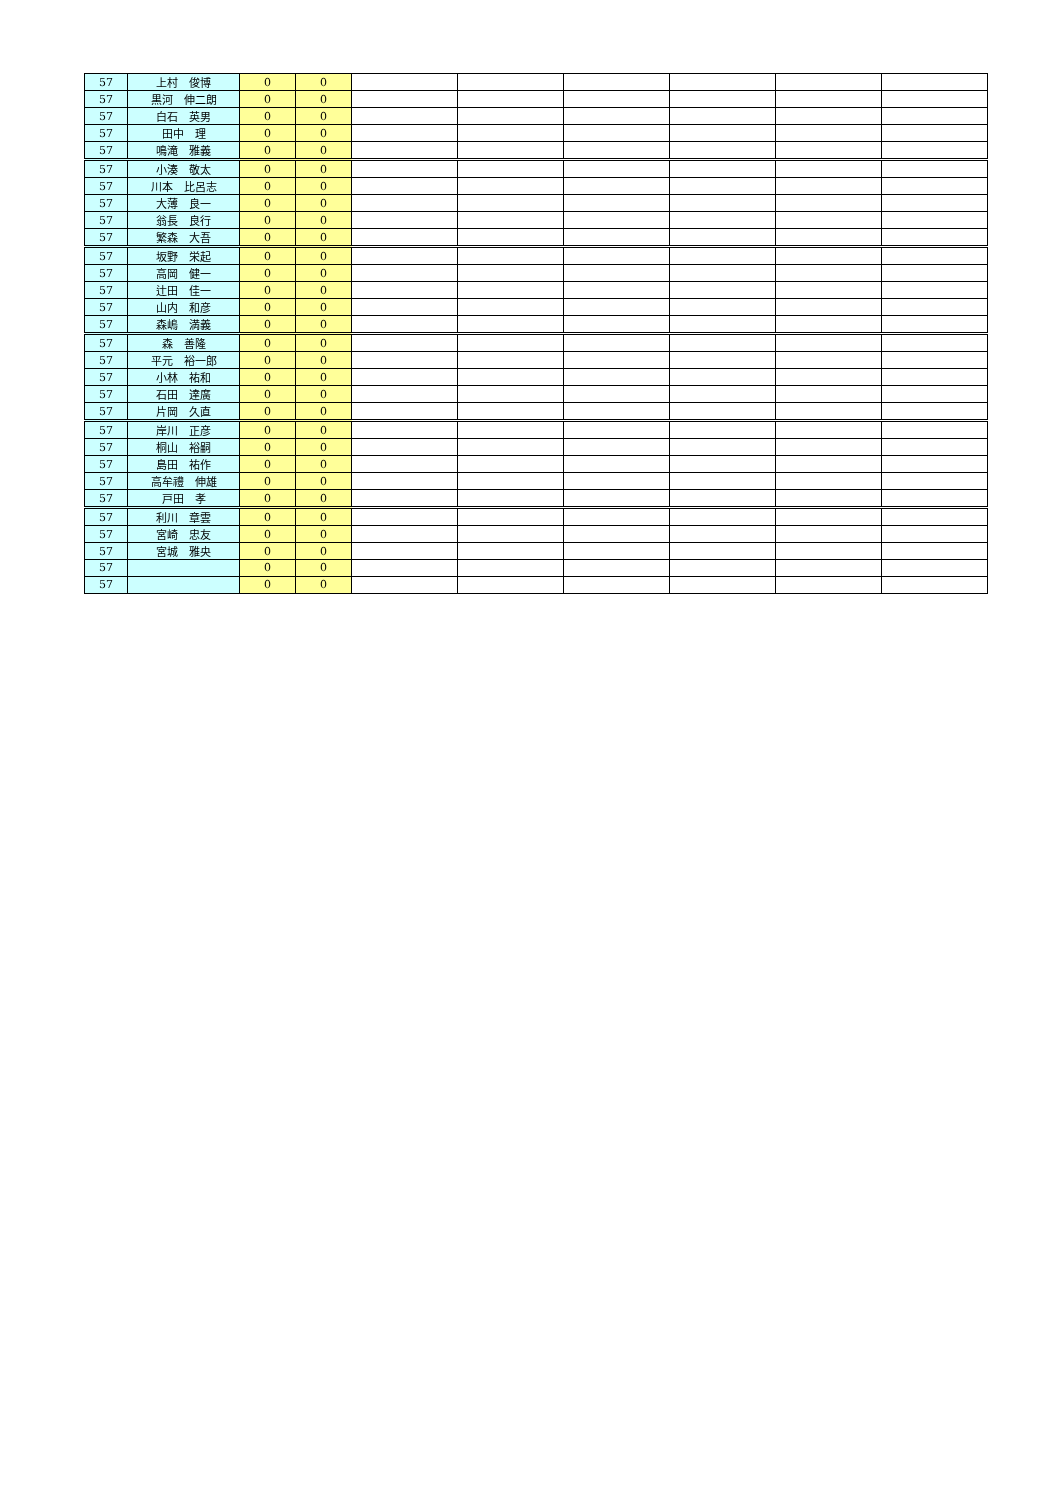| 57 | 上村 俊博 | 0 | 0 | | | | | | |
| 57 | 黒河 伸二朗 | 0 | 0 | | | | | | |
| 57 | 白石 英男 | 0 | 0 | | | | | | |
| 57 | 田中 理 | 0 | 0 | | | | | | |
| 57 | 鳴滝 雅義 | 0 | 0 | | | | | | |
| 57 | 小湊 敬太 | 0 | 0 | | | | | | |
| 57 | 川本 比呂志 | 0 | 0 | | | | | | |
| 57 | 大薄 良一 | 0 | 0 | | | | | | |
| 57 | 翁長 良行 | 0 | 0 | | | | | | |
| 57 | 繁森 大吾 | 0 | 0 | | | | | | |
| 57 | 坂野 栄起 | 0 | 0 | | | | | | |
| 57 | 高岡 健一 | 0 | 0 | | | | | | |
| 57 | 辻田 佳一 | 0 | 0 | | | | | | |
| 57 | 山内 和彦 | 0 | 0 | | | | | | |
| 57 | 森嶋 満義 | 0 | 0 | | | | | | |
| 57 | 森 善隆 | 0 | 0 | | | | | | |
| 57 | 平元 裕一郎 | 0 | 0 | | | | | | |
| 57 | 小林 祐和 | 0 | 0 | | | | | | |
| 57 | 石田 達廣 | 0 | 0 | | | | | | |
| 57 | 片岡 久直 | 0 | 0 | | | | | | |
| 57 | 岸川 正彦 | 0 | 0 | | | | | | |
| 57 | 桐山 裕嗣 | 0 | 0 | | | | | | |
| 57 | 島田 祐作 | 0 | 0 | | | | | | |
| 57 | 高牟禮 伸雄 | 0 | 0 | | | | | | |
| 57 | 戸田 孝 | 0 | 0 | | | | | | |
| 57 | 利川 章雲 | 0 | 0 | | | | | | |
| 57 | 宮崎 忠友 | 0 | 0 | | | | | | |
| 57 | 宮城 雅央 | 0 | 0 | | | | | | |
| 57 | | 0 | 0 | | | | | | |
| 57 | | 0 | 0 | | | | | | |